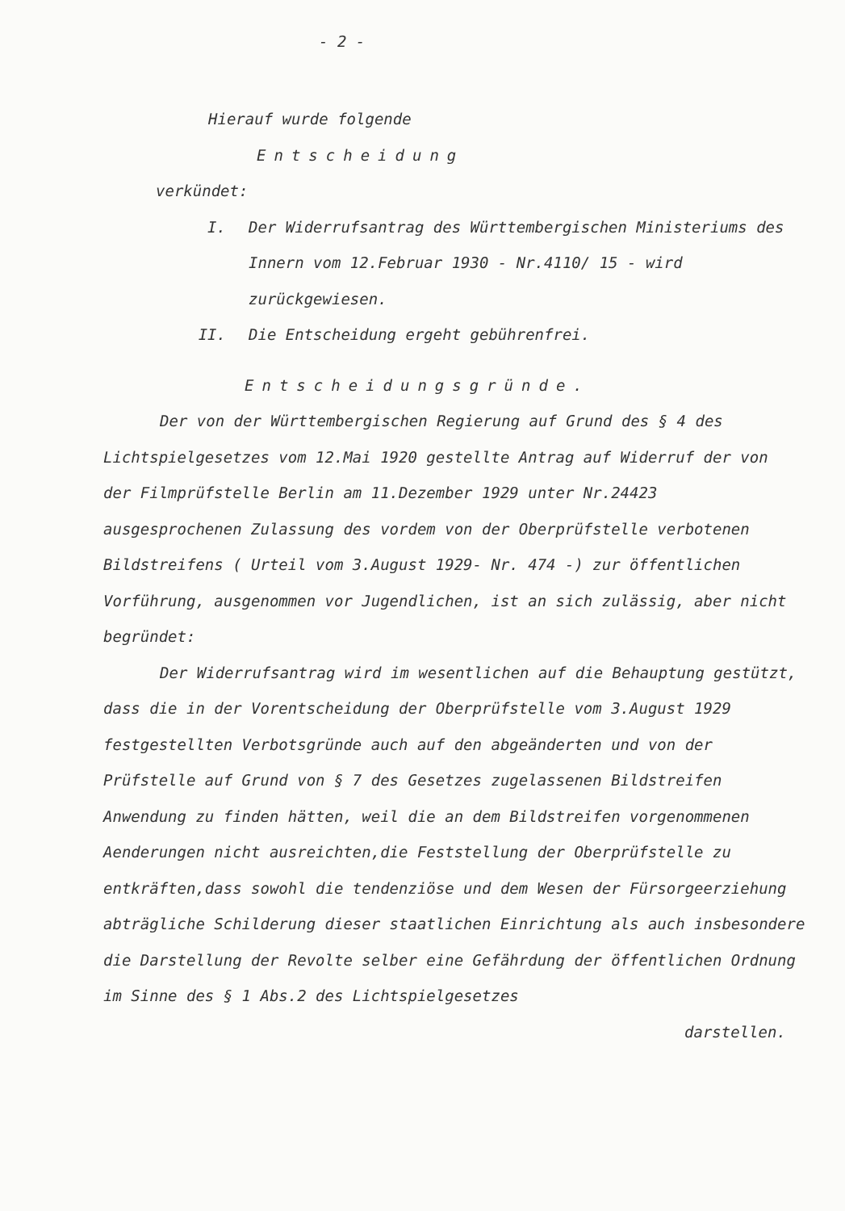- 2 -
Hierauf wurde folgende
Entscheidung
verkündet:
I. Der Widerrufsantrag des Württembergischen Ministeriums des Innern vom 12.Februar 1930 - Nr.4110/ 15 - wird zurückgewiesen.
II. Die Entscheidung ergeht gebührenfrei.
Entscheidungsgründe.
Der von der Württembergischen Regierung auf Grund des § 4 des Lichtspielgesetzes vom 12.Mai 1920 gestellte Antrag auf Widerruf der von der Filmprüfstelle Berlin am 11.Dezember 1929 unter Nr.24423 ausgesprochenen Zulassung des vordem von der Oberprüfstelle verbotenen Bildstreifens ( Urteil vom 3.August 1929- Nr. 474 -) zur öffentlichen Vorführung, ausgenommen vor Jugendlichen, ist an sich zulässig, aber nicht begründet:
Der Widerrufsantrag wird im wesentlichen auf die Behauptung gestützt, dass die in der Vorentscheidung der Oberprüfstelle vom 3.August 1929 festgestellten Verbotsgründe auch auf den abgeänderten und von der Prüfstelle auf Grund von § 7 des Gesetzes zugelassenen Bildstreifen Anwendung zu finden hätten, weil die an dem Bildstreifen vorgenommenen Aenderungen nicht ausreichten,die Feststellung der Oberprüfstelle zu entkräften,dass sowohl die tendenziöse und dem Wesen der Fürsorgeerziehung abträgliche Schilderung dieser staatlichen Einrichtung als auch insbesondere die Darstellung der Revolte selber eine Gefährdung der öffentlichen Ordnung im Sinne des § 1 Abs.2 des Lichtspielgesetzes
darstellen.